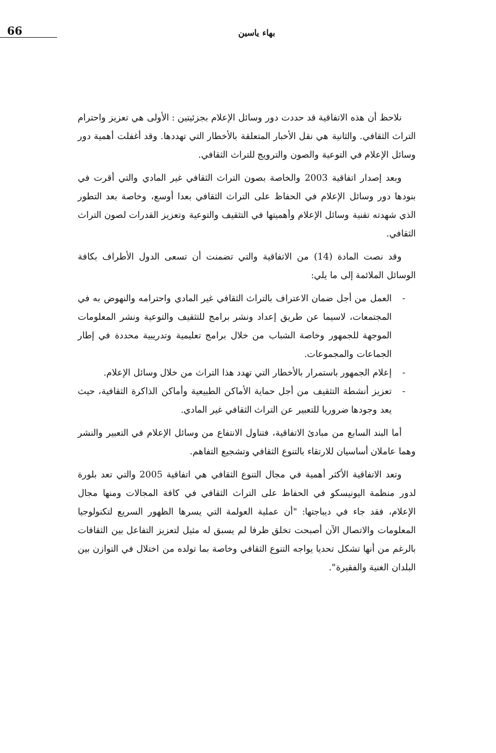بهاء ياسين
66
نلاحظ أن هذه الاتفاقية قد حددت دور وسائل الإعلام بجزئيتين : الأولى هي تعزيز واحترام التراث الثقافي. والثانية هي نقل الأخبار المتعلقة بالأخطار التي تهددها. وقد أغفلت أهمية دور وسائل الإعلام في التوعية والصون والترويج للتراث الثقافي.
وبعد إصدار اتفاقية 2003 والخاصة بصون التراث الثقافي غير المادي والتي أقرت في بنودها دور وسائل الإعلام في الحفاظ على التراث الثقافي بعدا أوسع، وخاصة بعد التطور الذي شهدته تقنية وسائل الإعلام وأهميتها في التثقيف والتوعية وتعزيز القدرات لصون التراث الثقافي.
وقد نصت المادة (14) من الاتفاقية والتي تضمنت أن تسعى الدول الأطراف بكافة الوسائل الملائمة إلى ما يلي:
- العمل من أجل ضمان الاعتراف بالتراث الثقافي غير المادي واحترامه والنهوض به في المجتمعات، لاسيما عن طريق إعداد ونشر برامج للتثقيف والتوعية ونشر المعلومات الموجهة للجمهور وخاصة الشباب من خلال برامج تعليمية وتدريبية محددة في إطار الجماعات والمجموعات.
- إعلام الجمهور باستمرار بالأخطار التي تهدد هذا التراث من خلال وسائل الإعلام.
- تعزيز أنشطة التثقيف من أجل حماية الأماكن الطبيعية وأماكن الذاكرة الثقافية، حيث يعد وجودها ضروريا للتعبير عن التراث الثقافي غير المادي.
أما البند السابع من مبادئ الاتفاقية، فتناول الانتفاع من وسائل الإعلام في التعبير والنشر وهما عاملان أساسيان للارتقاء بالتنوع الثقافي وتشجيع التفاهم.
وتعد الاتفاقية الأكثر أهمية في مجال التنوع الثقافي هي اتفاقية 2005 والتي تعد بلورة لدور منظمة اليونيسكو في الحفاظ على التراث الثقافي في كافة المجالات ومنها مجال الإعلام، فقد جاء في ديباجتها: "أن عملية العولمة التي يسرها الظهور السريع لتكنولوجيا المعلومات والاتصال الآن أصبحت تخلق ظرفا لم يسبق له مثيل لتعزيز التفاعل بين الثقافات بالرغم من أنها تشكل تحديا يواجه التنوع الثقافي وخاصة بما تولده من اختلال في التوازن بين البلدان الغنية والفقيرة".